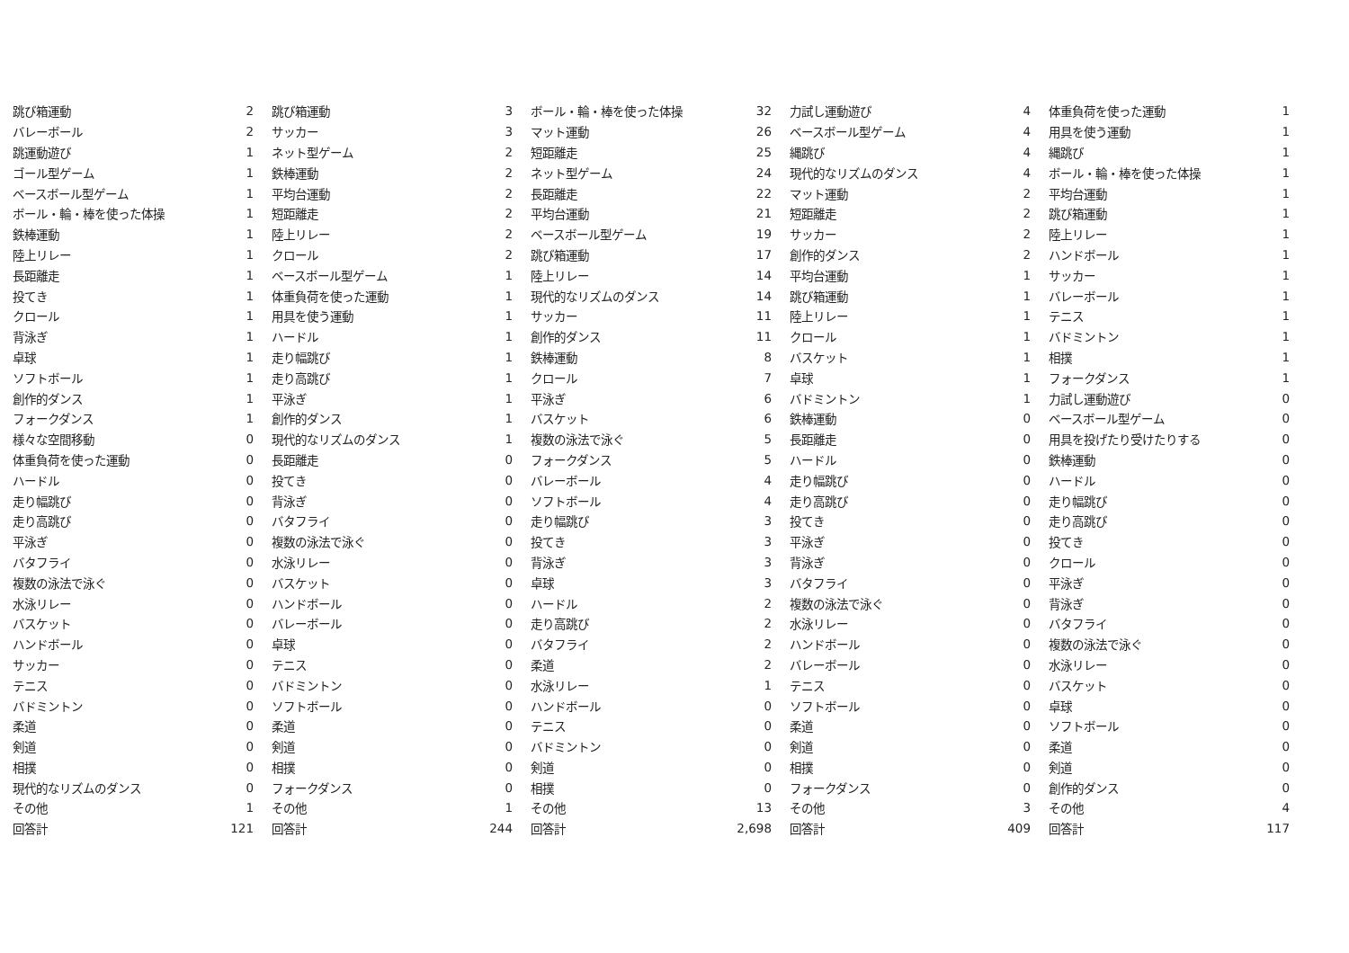| 跳び箱運動 | 2 | 跳び箱運動 | 3 | ボール・輪・棒を使った体操 | 32 | 力試し運動遊び | 4 | 体重負荷を使った運動 | 1 |
| バレーボール | 2 | サッカー | 3 | マット運動 | 26 | ベースボール型ゲーム | 4 | 用具を使う運動 | 1 |
| 跳運動遊び | 1 | ネット型ゲーム | 2 | 短距離走 | 25 | 縄跳び | 4 | 縄跳び | 1 |
| ゴール型ゲーム | 1 | 鉄棒運動 | 2 | ネット型ゲーム | 24 | 現代的なリズムのダンス | 4 | ボール・輪・棒を使った体操 | 1 |
| ベースボール型ゲーム | 1 | 平均台運動 | 2 | 長距離走 | 22 | マット運動 | 2 | 平均台運動 | 1 |
| ボール・輪・棒を使った体操 | 1 | 短距離走 | 2 | 平均台運動 | 21 | 短距離走 | 2 | 跳び箱運動 | 1 |
| 鉄棒運動 | 1 | 陸上リレー | 2 | ベースボール型ゲーム | 19 | サッカー | 2 | 陸上リレー | 1 |
| 陸上リレー | 1 | クロール | 2 | 跳び箱運動 | 17 | 創作的ダンス | 2 | ハンドボール | 1 |
| 長距離走 | 1 | ベースボール型ゲーム | 1 | 陸上リレー | 14 | 平均台運動 | 1 | サッカー | 1 |
| 投てき | 1 | 体重負荷を使った運動 | 1 | 現代的なリズムのダンス | 14 | 跳び箱運動 | 1 | バレーボール | 1 |
| クロール | 1 | 用具を使う運動 | 1 | サッカー | 11 | 陸上リレー | 1 | テニス | 1 |
| 背泳ぎ | 1 | ハードル | 1 | 創作的ダンス | 11 | クロール | 1 | バドミントン | 1 |
| 卓球 | 1 | 走り幅跳び | 1 | 鉄棒運動 | 8 | バスケット | 1 | 相撲 | 1 |
| ソフトボール | 1 | 走り高跳び | 1 | クロール | 7 | 卓球 | 1 | フォークダンス | 1 |
| 創作的ダンス | 1 | 平泳ぎ | 1 | 平泳ぎ | 6 | バドミントン | 1 | 力試し運動遊び | 0 |
| フォークダンス | 1 | 創作的ダンス | 1 | バスケット | 6 | 鉄棒運動 | 0 | ベースボール型ゲーム | 0 |
| 様々な空間移動 | 0 | 現代的なリズムのダンス | 1 | 複数の泳法で泳ぐ | 5 | 長距離走 | 0 | 用具を投げたり受けたりする | 0 |
| 体重負荷を使った運動 | 0 | 長距離走 | 0 | フォークダンス | 5 | ハードル | 0 | 鉄棒運動 | 0 |
| ハードル | 0 | 投てき | 0 | バレーボール | 4 | 走り幅跳び | 0 | ハードル | 0 |
| 走り幅跳び | 0 | 背泳ぎ | 0 | ソフトボール | 4 | 走り高跳び | 0 | 走り幅跳び | 0 |
| 走り高跳び | 0 | バタフライ | 0 | 走り幅跳び | 3 | 投てき | 0 | 走り高跳び | 0 |
| 平泳ぎ | 0 | 複数の泳法で泳ぐ | 0 | 投てき | 3 | 平泳ぎ | 0 | 投てき | 0 |
| バタフライ | 0 | 水泳リレー | 0 | 背泳ぎ | 3 | 背泳ぎ | 0 | クロール | 0 |
| 複数の泳法で泳ぐ | 0 | バスケット | 0 | 卓球 | 3 | バタフライ | 0 | 平泳ぎ | 0 |
| 水泳リレー | 0 | ハンドボール | 0 | ハードル | 2 | 複数の泳法で泳ぐ | 0 | 背泳ぎ | 0 |
| バスケット | 0 | バレーボール | 0 | 走り高跳び | 2 | 水泳リレー | 0 | バタフライ | 0 |
| ハンドボール | 0 | 卓球 | 0 | バタフライ | 2 | ハンドボール | 0 | 複数の泳法で泳ぐ | 0 |
| サッカー | 0 | テニス | 0 | 柔道 | 2 | バレーボール | 0 | 水泳リレー | 0 |
| テニス | 0 | バドミントン | 0 | 水泳リレー | 1 | テニス | 0 | バスケット | 0 |
| バドミントン | 0 | ソフトボール | 0 | ハンドボール | 0 | ソフトボール | 0 | 卓球 | 0 |
| 柔道 | 0 | 柔道 | 0 | テニス | 0 | 柔道 | 0 | ソフトボール | 0 |
| 剣道 | 0 | 剣道 | 0 | バドミントン | 0 | 剣道 | 0 | 柔道 | 0 |
| 相撲 | 0 | 相撲 | 0 | 剣道 | 0 | 相撲 | 0 | 剣道 | 0 |
| 現代的なリズムのダンス | 0 | フォークダンス | 0 | 相撲 | 0 | フォークダンス | 0 | 創作的ダンス | 0 |
| その他 | 1 | その他 | 1 | その他 | 13 | その他 | 3 | その他 | 4 |
| 回答計 | 121 | 回答計 | 244 | 回答計 | 2,698 | 回答計 | 409 | 回答計 | 117 |